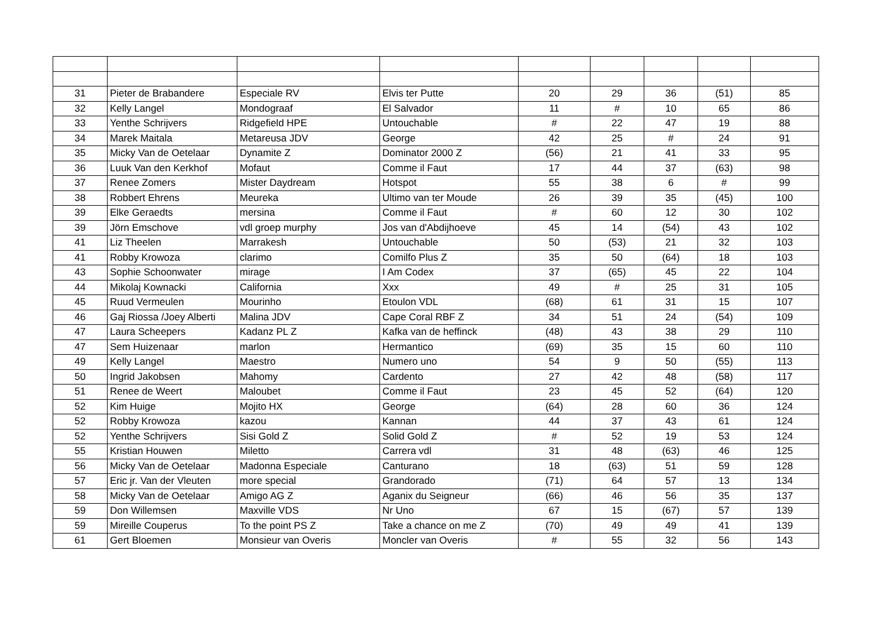| 31 | Pieter de Brabandere | Especiale RV | Elvis ter Putte | 20 | 29 | 36 | (51) | 85 |
| 32 | Kelly Langel | Mondograaf | El Salvador | 11 | # | 10 | 65 | 86 |
| 33 | Yenthe Schrijvers | Ridgefield HPE | Untouchable | # | 22 | 47 | 19 | 88 |
| 34 | Marek Maitala | Metareusa JDV | George | 42 | 25 | # | 24 | 91 |
| 35 | Micky Van de Oetelaar | Dynamite Z | Dominator 2000 Z | (56) | 21 | 41 | 33 | 95 |
| 36 | Luuk Van den Kerkhof | Mofaut | Comme il Faut | 17 | 44 | 37 | (63) | 98 |
| 37 | Renee Zomers | Mister Daydream | Hotspot | 55 | 38 | 6 | # | 99 |
| 38 | Robbert Ehrens | Meureka | Ultimo van ter Moude | 26 | 39 | 35 | (45) | 100 |
| 39 | Elke Geraedts | mersina | Comme il Faut | # | 60 | 12 | 30 | 102 |
| 39 | Jörn Emschove | vdl groep murphy | Jos van d'Abdijhoeve | 45 | 14 | (54) | 43 | 102 |
| 41 | Liz Theelen | Marrakesh | Untouchable | 50 | (53) | 21 | 32 | 103 |
| 41 | Robby Krowoza | clarimo | Comilfo Plus Z | 35 | 50 | (64) | 18 | 103 |
| 43 | Sophie Schoonwater | mirage | I Am Codex | 37 | (65) | 45 | 22 | 104 |
| 44 | Mikolaj Kownacki | California | Xxx | 49 | # | 25 | 31 | 105 |
| 45 | Ruud Vermeulen | Mourinho | Etoulon VDL | (68) | 61 | 31 | 15 | 107 |
| 46 | Gaj Riossa /Joey Alberti | Malina JDV | Cape Coral RBF Z | 34 | 51 | 24 | (54) | 109 |
| 47 | Laura Scheepers | Kadanz PL Z | Kafka van de heffinck | (48) | 43 | 38 | 29 | 110 |
| 47 | Sem Huizenaar | marlon | Hermantico | (69) | 35 | 15 | 60 | 110 |
| 49 | Kelly Langel | Maestro | Numero uno | 54 | 9 | 50 | (55) | 113 |
| 50 | Ingrid Jakobsen | Mahomy | Cardento | 27 | 42 | 48 | (58) | 117 |
| 51 | Renee de Weert | Maloubet | Comme il Faut | 23 | 45 | 52 | (64) | 120 |
| 52 | Kim Huige | Mojito HX | George | (64) | 28 | 60 | 36 | 124 |
| 52 | Robby Krowoza | kazou | Kannan | 44 | 37 | 43 | 61 | 124 |
| 52 | Yenthe Schrijvers | Sisi Gold Z | Solid Gold Z | # | 52 | 19 | 53 | 124 |
| 55 | Kristian Houwen | Miletto | Carrera vdl | 31 | 48 | (63) | 46 | 125 |
| 56 | Micky Van de Oetelaar | Madonna Especiale | Canturano | 18 | (63) | 51 | 59 | 128 |
| 57 | Eric jr. Van der Vleuten | more special | Grandorado | (71) | 64 | 57 | 13 | 134 |
| 58 | Micky Van de Oetelaar | Amigo AG Z | Aganix du Seigneur | (66) | 46 | 56 | 35 | 137 |
| 59 | Don Willemsen | Maxville VDS | Nr Uno | 67 | 15 | (67) | 57 | 139 |
| 59 | Mireille Couperus | To the point PS Z | Take a chance on me Z | (70) | 49 | 49 | 41 | 139 |
| 61 | Gert Bloemen | Monsieur van Overis | Moncler van Overis | # | 55 | 32 | 56 | 143 |